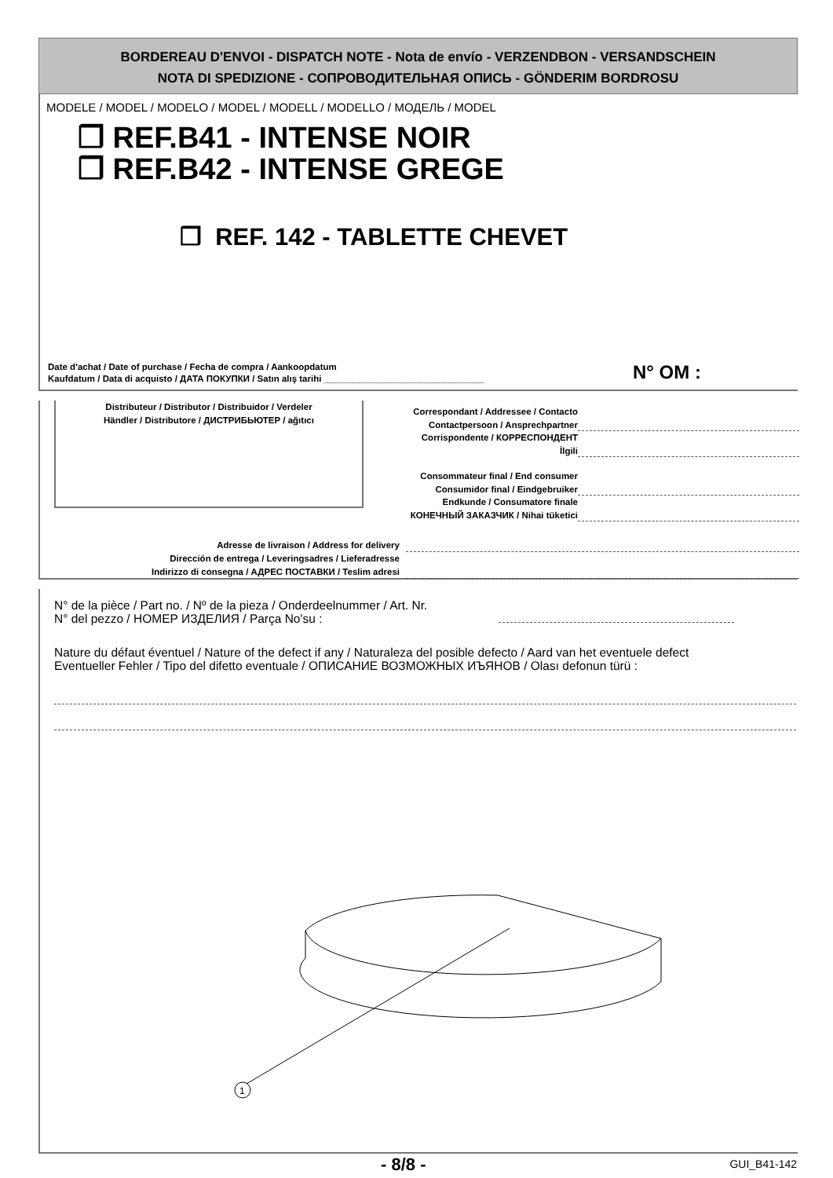BORDEREAU D'ENVOI - DISPATCH NOTE - Nota de envío - VERZENDBON - VERSANDSCHEIN
NOTA DI SPEDIZIONE - СОПРОВОДИТЕЛЬНАЯ ОПИСЬ - GÖNDERIM BORDROSU
MODELE / MODEL / MODELO / MODEL / MODELL / MODELLO / МОДЕЛЬ / MODEL
❒ REF.B41 - INTENSE NOIR
❒ REF.B42 - INTENSE GREGE
❒ REF. 142 - TABLETTE CHEVET
Date d'achat / Date of purchase / Fecha de compra / Aankoopdatum
Kaufdatum / Data di acquisto / ДАТА ПОКУПКИ / Satın alış tarihi ________________________________
N° OM :
Distributeur / Distributor / Distribuidor / Verdeler
Händler / Distributore / ДИСТРИБЬЮТЕР / ağıtıcı
Correspondant / Addressee / Contacto
Contactpersoon / Ansprechpartner
Corrispondente / КОРРЕСПОНДЕНТ
İlgili
Consommateur final / End consumer
Consumidor final / Eindgebruiker
Endkunde / Consumatore finale
КОНЕЧНЫЙ ЗАКАЗЧИК / Nihai tüketici
Adresse de livraison / Address for delivery
Dirección de entrega / Leveringsadres / Lieferadresse
Indirizzo di consegna / АДРЕС ПОСТАВКИ / Teslim adresi
N° de la pièce / Part no. / Nº de la pieza / Onderdeelnummer / Art. Nr.
N° del pezzo / НОМЕР ИЗДЕЛИЯ / Parça No'su :
Nature du défaut éventuel / Nature of the defect if any / Naturaleza del posible defecto / Aard van het eventuele defect
Eventueller Fehler / Tipo del difetto eventuale / ОПИСАНИЕ ВОЗМОЖНЫХ ИЪЯНОВ / Olası defonun türü :
1
- 8/8 - GUI_B41-142